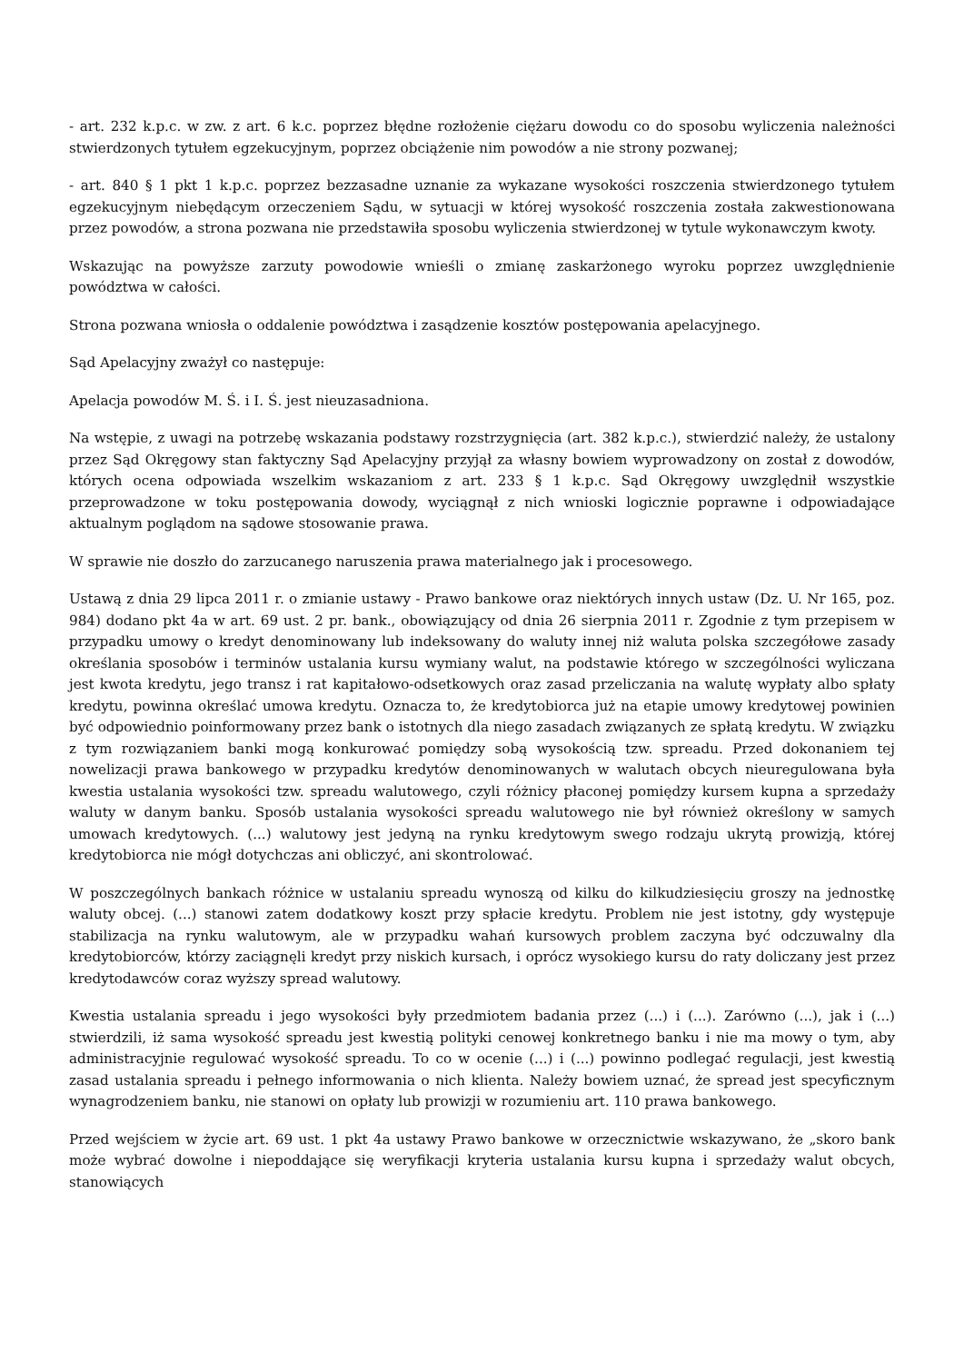- art. 232 k.p.c. w zw. z art. 6 k.c. poprzez błędne rozłożenie ciężaru dowodu co do sposobu wyliczenia należności stwierdzonych tytułem egzekucyjnym, poprzez obciążenie nim powodów a nie strony pozwanej;
- art. 840 § 1 pkt 1 k.p.c. poprzez bezzasadne uznanie za wykazane wysokości roszczenia stwierdzonego tytułem egzekucyjnym niebędącym orzeczeniem Sądu, w sytuacji w której wysokość roszczenia została zakwestionowana przez powodów, a strona pozwana nie przedstawiła sposobu wyliczenia stwierdzonej w tytule wykonawczym kwoty.
Wskazując na powyższe zarzuty powodowie wnieśli o zmianę zaskarżonego wyroku poprzez uwzględnienie powództwa w całości.
Strona pozwana wniosła o oddalenie powództwa i zasądzenie kosztów postępowania apelacyjnego.
Sąd Apelacyjny zważył co następuje:
Apelacja powodów M. Ś. i I. Ś. jest nieuzasadniona.
Na wstępie, z uwagi na potrzebę wskazania podstawy rozstrzygnięcia (art. 382 k.p.c.), stwierdzić należy, że ustalony przez Sąd Okręgowy stan faktyczny Sąd Apelacyjny przyjął za własny bowiem wyprowadzony on został z dowodów, których ocena odpowiada wszelkim wskazaniom z art. 233 § 1 k.p.c. Sąd Okręgowy uwzględnił wszystkie przeprowadzone w toku postępowania dowody, wyciągnął z nich wnioski logicznie poprawne i odpowiadające aktualnym poglądom na sądowe stosowanie prawa.
W sprawie nie doszło do zarzucanego naruszenia prawa materialnego jak i procesowego.
Ustawą z dnia 29 lipca 2011 r. o zmianie ustawy - Prawo bankowe oraz niektórych innych ustaw (Dz. U. Nr 165, poz. 984) dodano pkt 4a w art. 69 ust. 2 pr. bank., obowiązujący od dnia 26 sierpnia 2011 r. Zgodnie z tym przepisem w przypadku umowy o kredyt denominowany lub indeksowany do waluty innej niż waluta polska szczegółowe zasady określania sposobów i terminów ustalania kursu wymiany walut, na podstawie którego w szczególności wyliczana jest kwota kredytu, jego transz i rat kapitałowo-odsetkowych oraz zasad przeliczania na walutę wypłaty albo spłaty kredytu, powinna określać umowa kredytu. Oznacza to, że kredytobiorca już na etapie umowy kredytowej powinien być odpowiednio poinformowany przez bank o istotnych dla niego zasadach związanych ze spłatą kredytu. W związku z tym rozwiązaniem banki mogą konkurować pomiędzy sobą wysokością tzw. spreadu. Przed dokonaniem tej nowelizacji prawa bankowego w przypadku kredytów denominowanych w walutach obcych nieuregulowana była kwestia ustalania wysokości tzw. spreadu walutowego, czyli różnicy płaconej pomiędzy kursem kupna a sprzedaży waluty w danym banku. Sposób ustalania wysokości spreadu walutowego nie był również określony w samych umowach kredytowych. (...) walutowy jest jedyną na rynku kredytowym swego rodzaju ukrytą prowizją, której kredytobiorca nie mógł dotychczas ani obliczyć, ani skontrolować.
W poszczególnych bankach różnice w ustalaniu spreadu wynoszą od kilku do kilkudziesięciu groszy na jednostkę waluty obcej. (...) stanowi zatem dodatkowy koszt przy spłacie kredytu. Problem nie jest istotny, gdy występuje stabilizacja na rynku walutowym, ale w przypadku wahań kursowych problem zaczyna być odczuwalny dla kredytobiorców, którzy zaciągnęli kredyt przy niskich kursach, i oprócz wysokiego kursu do raty doliczany jest przez kredytodawców coraz wyższy spread walutowy.
Kwestia ustalania spreadu i jego wysokości były przedmiotem badania przez (...) i (...). Zarówno (...), jak i (...) stwierdzili, iż sama wysokość spreadu jest kwestią polityki cenowej konkretnego banku i nie ma mowy o tym, aby administracyjnie regulować wysokość spreadu. To co w ocenie (...) i (...) powinno podlegać regulacji, jest kwestią zasad ustalania spreadu i pełnego informowania o nich klienta. Należy bowiem uznać, że spread jest specyficznym wynagrodzeniem banku, nie stanowi on opłaty lub prowizji w rozumieniu art. 110 prawa bankowego.
Przed wejściem w życie art. 69 ust. 1 pkt 4a ustawy Prawo bankowe w orzecznictwie wskazywano, że „skoro bank może wybrać dowolne i niepoddające się weryfikacji kryteria ustalania kursu kupna i sprzedaży walut obcych, stanowiących